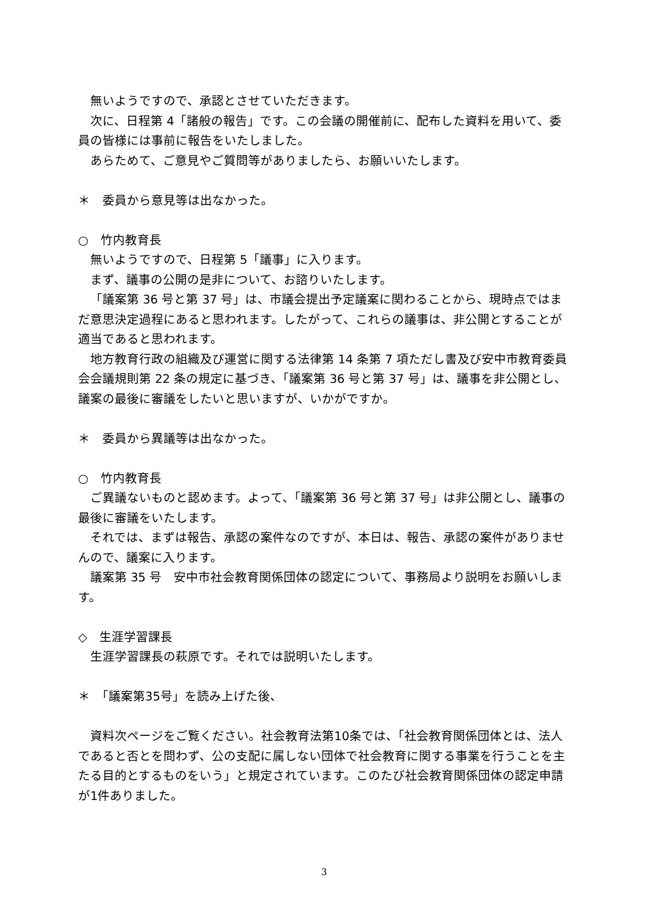無いようですので、承認とさせていただきます。
次に、日程第 4「諸般の報告」です。この会議の開催前に、配布した資料を用いて、委員の皆様には事前に報告をいたしました。
あらためて、ご意見やご質問等がありましたら、お願いいたします。
＊　委員から意見等は出なかった。
○　竹内教育長
無いようですので、日程第 5「議事」に入ります。
まず、議事の公開の是非について、お諮りいたします。
「議案第 36 号と第 37 号」は、市議会提出予定議案に関わることから、現時点ではまだ意思決定過程にあると思われます。したがって、これらの議事は、非公開とすることが適当であると思われます。
地方教育行政の組織及び運営に関する法律第 14 条第 7 項ただし書及び安中市教育委員会会議規則第 22 条の規定に基づき、「議案第 36 号と第 37 号」は、議事を非公開とし、議案の最後に審議をしたいと思いますが、いかがですか。
＊　委員から異議等は出なかった。
○　竹内教育長
ご異議ないものと認めます。よって、「議案第 36 号と第 37 号」は非公開とし、議事の最後に審議をいたします。
それでは、まずは報告、承認の案件なのですが、本日は、報告、承認の案件がありませんので、議案に入ります。
議案第 35 号　安中市社会教育関係団体の認定について、事務局より説明をお願いします。
◇　生涯学習課長
生涯学習課長の萩原です。それでは説明いたします。
＊　「議案第35号」を読み上げた後、
資料次ページをご覧ください。社会教育法第10条では、「社会教育関係団体とは、法人であると否とを問わず、公の支配に属しない団体で社会教育に関する事業を行うことを主たる目的とするものをいう」と規定されています。このたび社会教育関係団体の認定申請が1件ありました。
3